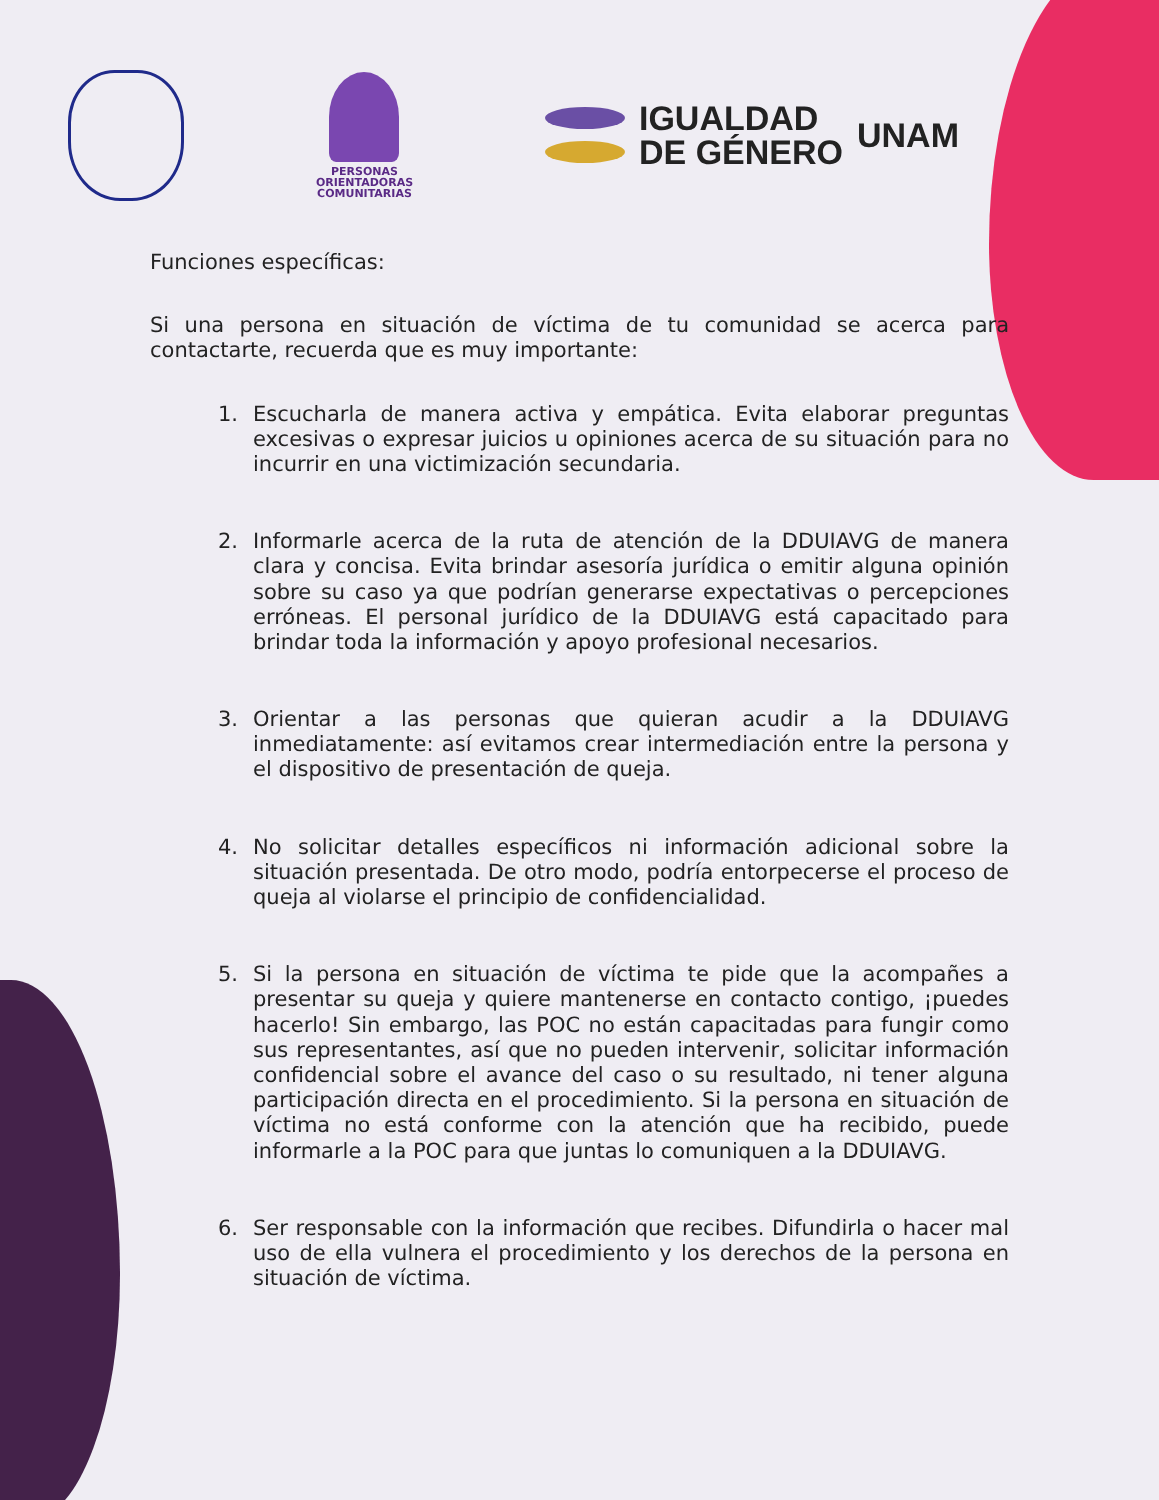PERSONAS
ORIENTADORAS
COMUNITARIAS
IGUALDAD
DE GÉNERO
UNAM
Funciones específicas:
Si una persona en situación de víctima de tu comunidad se acerca para contactarte, recuerda que es muy importante:
1. Escucharla de manera activa y empática. Evita elaborar preguntas excesivas o expresar juicios u opiniones acerca de su situación para no incurrir en una victimización secundaria.
2. Informarle acerca de la ruta de atención de la DDUIAVG de manera clara y concisa. Evita brindar asesoría jurídica o emitir alguna opinión sobre su caso ya que podrían generarse expectativas o percepciones erróneas. El personal jurídico de la DDUIAVG está capacitado para brindar toda la información y apoyo profesional necesarios.
3. Orientar a las personas que quieran acudir a la DDUIAVG inmediatamente: así evitamos crear intermediación entre la persona y el dispositivo de presentación de queja.
4. No solicitar detalles específicos ni información adicional sobre la situación presentada. De otro modo, podría entorpecerse el proceso de queja al violarse el principio de confidencialidad.
5. Si la persona en situación de víctima te pide que la acompañes a presentar su queja y quiere mantenerse en contacto contigo, ¡puedes hacerlo! Sin embargo, las POC no están capacitadas para fungir como sus representantes, así que no pueden intervenir, solicitar información confidencial sobre el avance del caso o su resultado, ni tener alguna participación directa en el procedimiento. Si la persona en situación de víctima no está conforme con la atención que ha recibido, puede informarle a la POC para que juntas lo comuniquen a la DDUIAVG.
6. Ser responsable con la información que recibes. Difundirla o hacer mal uso de ella vulnera el procedimiento y los derechos de la persona en situación de víctima.